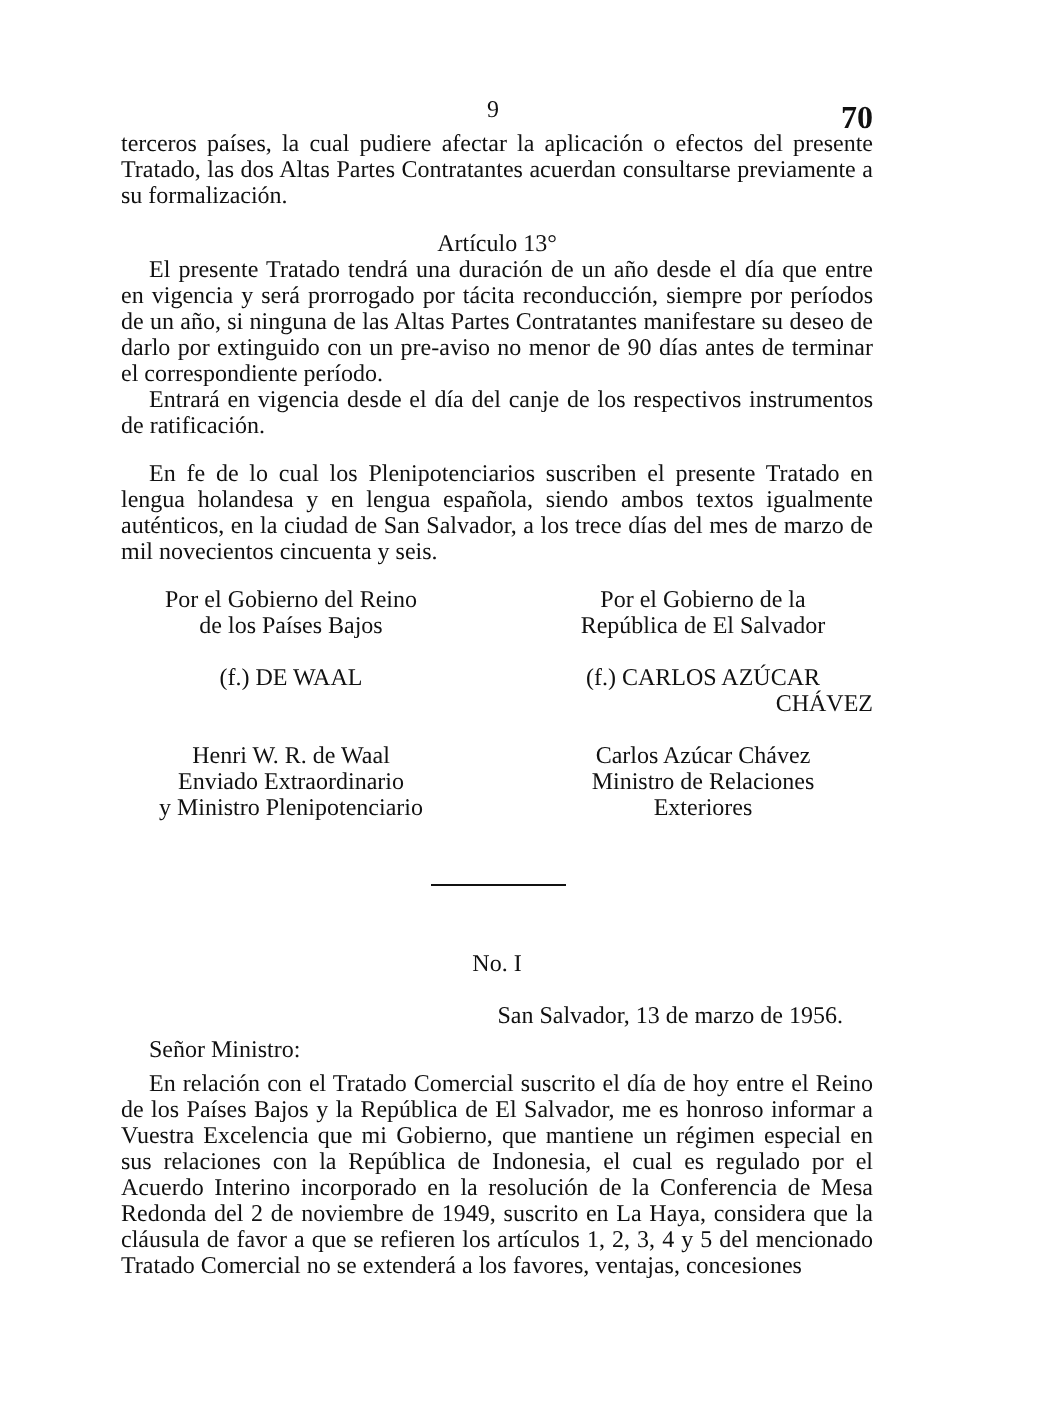9 70
terceros países, la cual pudiere afectar la aplicación o efectos del presente Tratado, las dos Altas Partes Contratantes acuerdan consultarse previamente a su formalización.
Artículo 13°
El presente Tratado tendrá una duración de un año desde el día que entre en vigencia y será prorrogado por tácita reconducción, siempre por períodos de un año, si ninguna de las Altas Partes Contratantes manifestare su deseo de darlo por extinguido con un pre-aviso no menor de 90 días antes de terminar el correspondiente período.
Entrará en vigencia desde el día del canje de los respectivos instrumentos de ratificación.
En fe de lo cual los Plenipotenciarios suscriben el presente Tratado en lengua holandesa y en lengua española, siendo ambos textos igualmente auténticos, en la ciudad de San Salvador, a los trece días del mes de marzo de mil novecientos cincuenta y seis.
Por el Gobierno del Reino
de los Países Bajos
(f.) DE WAAL
Henri W. R. de Waal
Enviado Extraordinario
y Ministro Plenipotenciario
Por el Gobierno de la
República de El Salvador
(f.) CARLOS AZÚCAR
CHÁVEZ
Carlos Azúcar Chávez
Ministro de Relaciones
Exteriores
No. I
San Salvador, 13 de marzo de 1956.
Señor Ministro:
En relación con el Tratado Comercial suscrito el día de hoy entre el Reino de los Países Bajos y la República de El Salvador, me es honroso informar a Vuestra Excelencia que mi Gobierno, que mantiene un régimen especial en sus relaciones con la República de Indonesia, el cual es regulado por el Acuerdo Interino incorporado en la resolución de la Conferencia de Mesa Redonda del 2 de noviembre de 1949, suscrito en La Haya, considera que la cláusula de favor a que se refieren los artículos 1, 2, 3, 4 y 5 del mencionado Tratado Comercial no se extenderá a los favores, ventajas, concesiones